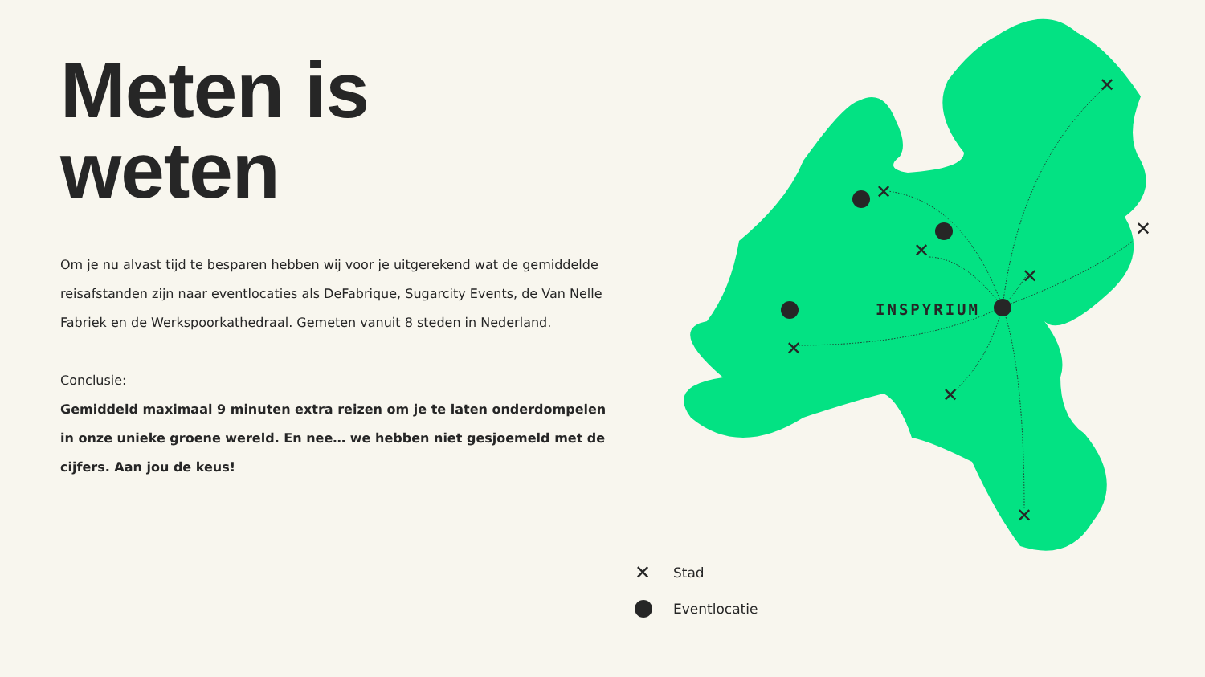Meten is
weten
Om je nu alvast tijd te besparen hebben wij voor je uitgerekend wat de gemiddelde reisafstanden zijn naar eventlocaties als DeFabrique, Sugarcity Events, de Van Nelle Fabriek en de Werkspoorkathedraal. Gemeten vanuit 8 steden in Nederland.
Conclusie:
Gemiddeld maximaal 9 minuten extra reizen om je te laten onderdompelen in onze unieke groene wereld. En nee… we hebben niet gesjoemeld met de cijfers. Aan jou de keus!
✕
✕
✕
✕
✕
✕
✕
✕
INSPYRIUM
✕ Stad
Eventlocatie